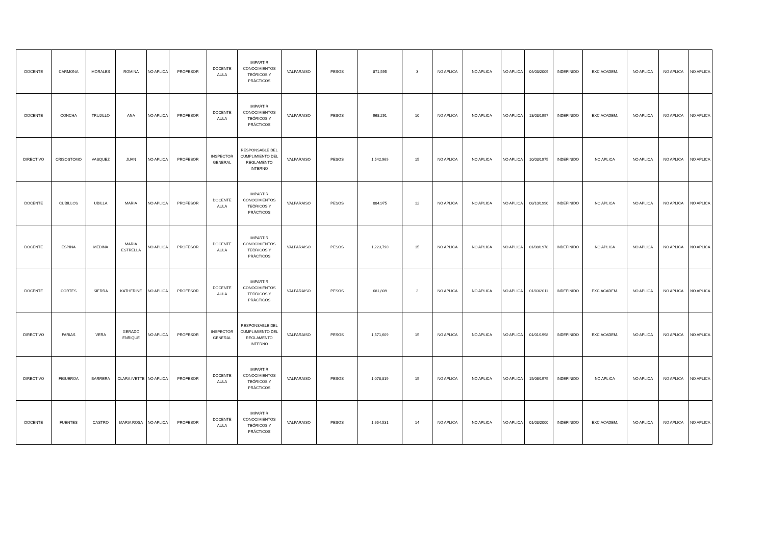| DOCENTE | CARMONA | MORALES | ROMINA | NO APLICA | PROFESOR | DOCENTE AULA | IMPARTIR CONOCIMIENTOS TEÓRICOS Y PRÁCTICOS | VALPARAISO | PESOS | 871,595 | 3 | NO APLICA | NO APLICA | NO APLICA | 04/03/2009 | INDEFINIDO | EXC.ACADEM. | NO APLICA | NO APLICA | NO APLICA |
| DOCENTE | CONCHA | TRUJILLO | ANA | NO APLICA | PROFESOR | DOCENTE AULA | IMPARTIR CONOCIMIENTOS TEÓRICOS Y PRÁCTICOS | VALPARAISO | PESOS | 968,291 | 10 | NO APLICA | NO APLICA | NO APLICA | 18/03/1997 | INDEFINIDO | EXC.ACADEM. | NO APLICA | NO APLICA | NO APLICA |
| DIRECTIVO | CRISOSTOMO | VASQUEZ | JUAN | NO APLICA | PROFESOR | INSPECTOR GENERAL | RESPONSABLE DEL CUMPLIMIENTO DEL REGLAMENTO INTERNO | VALPARAISO | PESOS | 1,542,969 | 15 | NO APLICA | NO APLICA | NO APLICA | 10/03/1975 | INDEFINIDO | NO APLICA | NO APLICA | NO APLICA | NO APLICA |
| DOCENTE | CUBILLOS | UBILLA | MARIA | NO APLICA | PROFESOR | DOCENTE AULA | IMPARTIR CONOCIMIENTOS TEÓRICOS Y PRÁCTICOS | VALPARAISO | PESOS | 884,975 | 12 | NO APLICA | NO APLICA | NO APLICA | 08/10/1990 | INDEFINIDO | NO APLICA | NO APLICA | NO APLICA | NO APLICA |
| DOCENTE | ESPINA | MEDINA | MARIA ESTRELLA | NO APLICA | PROFESOR | DOCENTE AULA | IMPARTIR CONOCIMIENTOS TEÓRICOS Y PRÁCTICOS | VALPARAISO | PESOS | 1,223,790 | 15 | NO APLICA | NO APLICA | NO APLICA | 01/08/1978 | INDEFINIDO | NO APLICA | NO APLICA | NO APLICA | NO APLICA |
| DOCENTE | CORTES | SIERRA | KATHERINE | NO APLICA | PROFESOR | DOCENTE AULA | IMPARTIR CONOCIMIENTOS TEÓRICOS Y PRÁCTICOS | VALPARAISO | PESOS | 681,809 | 2 | NO APLICA | NO APLICA | NO APLICA | 01/03/2011 | INDEFINIDO | EXC.ACADEM. | NO APLICA | NO APLICA | NO APLICA |
| DIRECTIVO | FARIAS | VERA | GERADO ENRIQUE | NO APLICA | PROFESOR | INSPECTOR GENERAL | RESPONSABLE DEL CUMPLIMIENTO DEL REGLAMENTO INTERNO | VALPARAISO | PESOS | 1,571,609 | 15 | NO APLICA | NO APLICA | NO APLICA | 01/01/1998 | INDEFINIDO | EXC.ACADEM. | NO APLICA | NO APLICA | NO APLICA |
| DIRECTIVO | FIGUEROA | BARRERA | CLARA IVETTE | NO APLICA | PROFESOR | DOCENTE AULA | IMPARTIR CONOCIMIENTOS TEÓRICOS Y PRÁCTICOS | VALPARAISO | PESOS | 1,078,819 | 15 | NO APLICA | NO APLICA | NO APLICA | 15/06/1975 | INDEFINIDO | NO APLICA | NO APLICA | NO APLICA | NO APLICA |
| DOCENTE | FUENTES | CASTRO | MARIA ROSA | NO APLICA | PROFESOR | DOCENTE AULA | IMPARTIR CONOCIMIENTOS TEÓRICOS Y PRÁCTICOS | VALPARAISO | PESOS | 1,654,531 | 14 | NO APLICA | NO APLICA | NO APLICA | 01/03/2000 | INDEFINIDO | EXC.ACADEM. | NO APLICA | NO APLICA | NO APLICA |